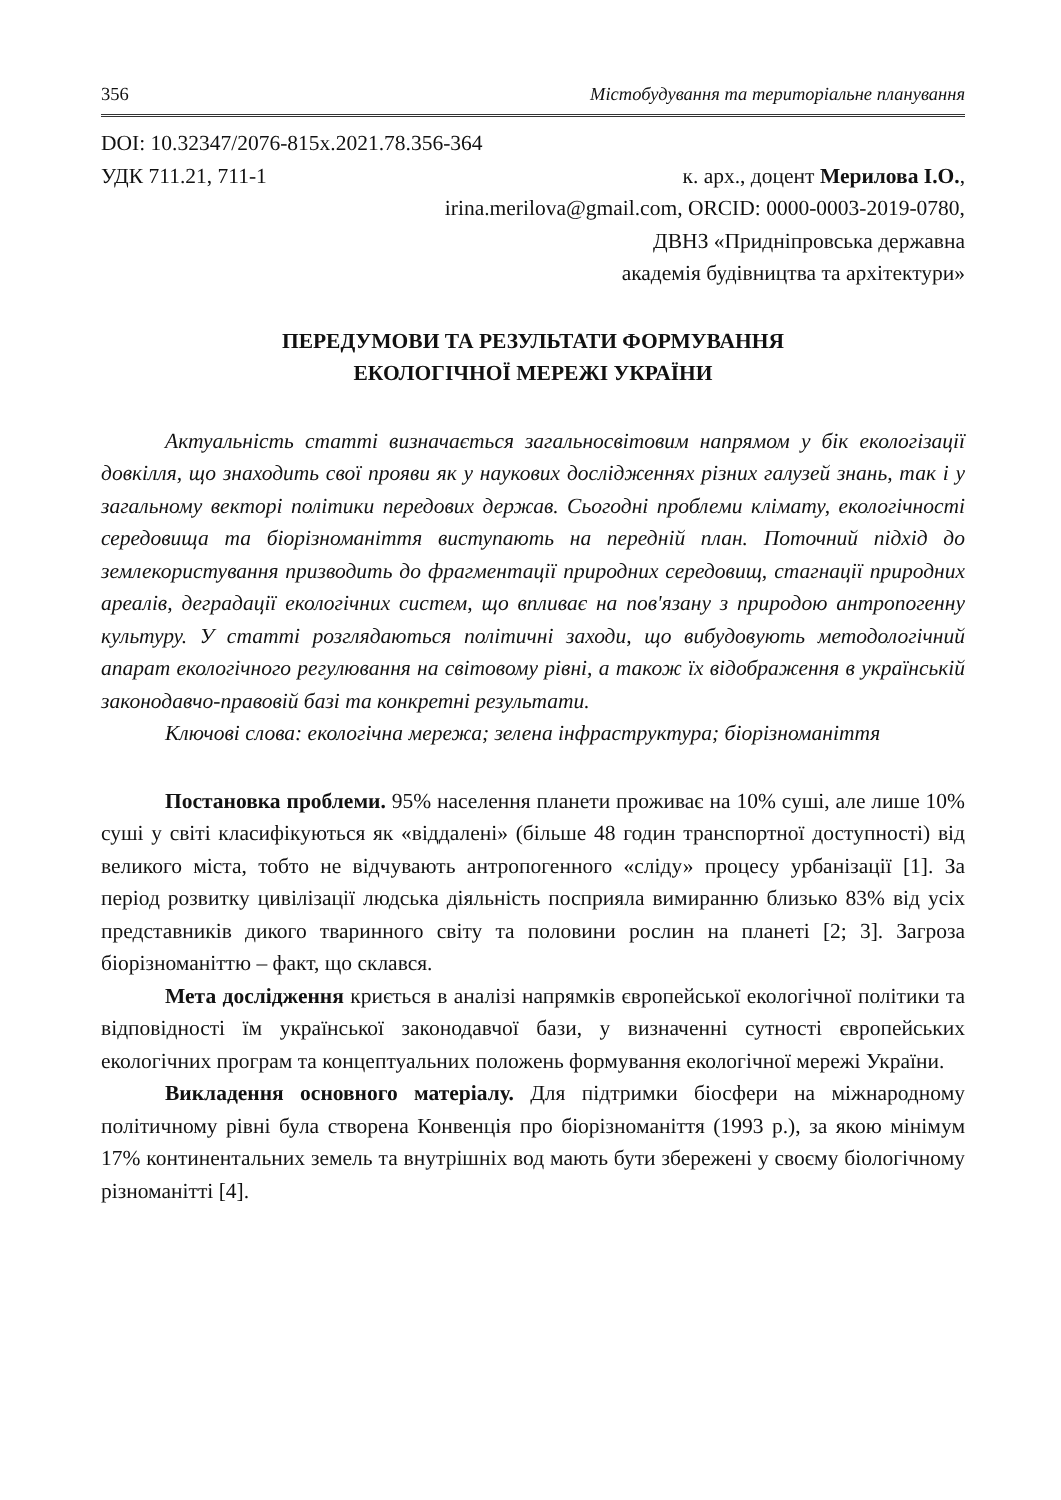356 Містобудування та територіальне планування
DOI: 10.32347/2076-815x.2021.78.356-364
УДК 711.21, 711-1 к. арх., доцент Мерилова І.О.,
irina.merilova@gmail.com, ORCID: 0000-0003-2019-0780,
ДВНЗ «Придніпровська державна
академія будівництва та архітектури»
ПЕРЕДУМОВИ ТА РЕЗУЛЬТАТИ ФОРМУВАННЯ
ЕКОЛОГІЧНОЇ МЕРЕЖІ УКРАЇНИ
Актуальність статті визначається загальносвітовим напрямом у бік екологізації довкілля, що знаходить свої прояви як у наукових дослідженнях різних галузей знань, так і у загальному векторі політики передових держав. Сьогодні проблеми клімату, екологічності середовища та біорізноманіття виступають на передній план. Поточний підхід до землекористування призводить до фрагментації природних середовищ, стагнації природних ареалів, деградації екологічних систем, що впливає на пов'язану з природою антропогенну культуру. У статті розглядаються політичні заходи, що вибудовують методологічний апарат екологічного регулювання на світовому рівні, а також їх відображення в українській законодавчо-правовій базі та конкретні результати.
Ключові слова: екологічна мережа; зелена інфраструктура; біорізноманіття
Постановка проблеми. 95% населення планети проживає на 10% суші, але лише 10% суші у світі класифікуються як «віддалені» (більше 48 годин транспортної доступності) від великого міста, тобто не відчувають антропогенного «сліду» процесу урбанізації [1]. За період розвитку цивілізації людська діяльність посприяла вимиранню близько 83% від усіх представників дикого тваринного світу та половини рослин на планеті [2; 3]. Загроза біорізноманіттю – факт, що склався.
Мета дослідження криється в аналізі напрямків європейської екологічної політики та відповідності їм української законодавчої бази, у визначенні сутності європейських екологічних програм та концептуальних положень формування екологічної мережі України.
Викладення основного матеріалу. Для підтримки біосфери на міжнародному політичному рівні була створена Конвенція про біорізноманіття (1993 р.), за якою мінімум 17% континентальних земель та внутрішніх вод мають бути збережені у своєму біологічному різноманітті [4].